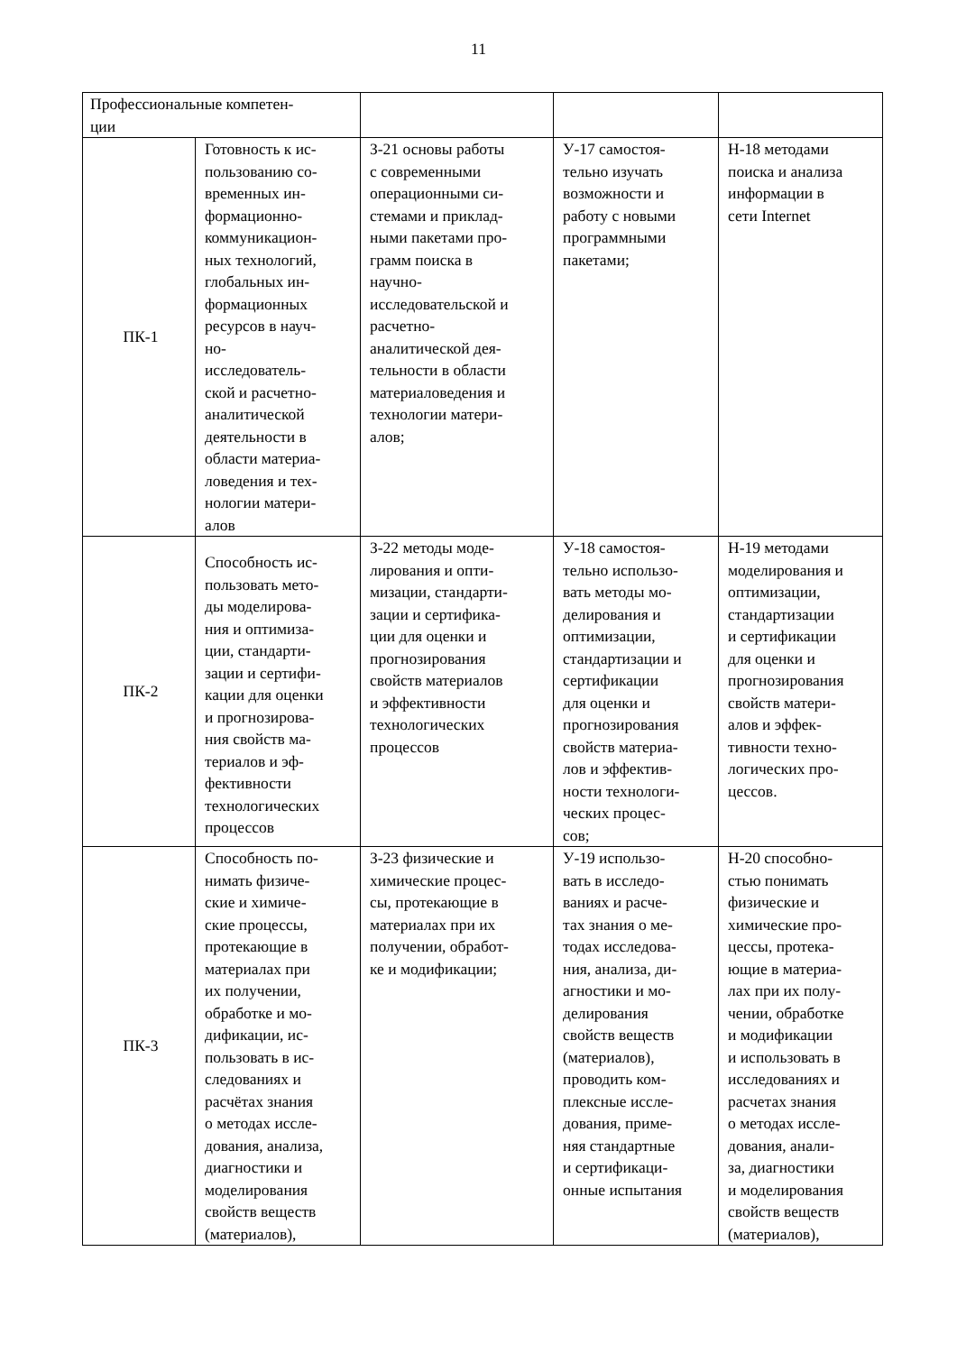11
| Профессиональные компетен- ции | | | | |
| ПК-1 | Готовность к ис- пользованию со- временных ин- формационно- коммуникацион- ных технологий, глобальных ин- формационных ресурсов в науч- но- исследователь- ской и расчетно- аналитической деятельности в области материа- ловедения и тех- нологии матери- алов | З-21 основы работы с современными операционными си- стемами и приклад- ными пакетами про- грамм поиска в научно- исследовательской и расчетно- аналитической дея- тельности в области материаловедения и технологии матери- алов; | У-17 самостоя- тельно изучать возможности и работу с новыми программными пакетами; | Н-18 методами поиска и анализа информации в сети Internet |
| ПК-2 | Способность ис- пользовать мето- ды моделирова- ния и оптимиза- ции, стандарти- зации и сертифи- кации для оценки и прогнозирова- ния свойств ма- териалов и эф- фективности технологических процессов | З-22 методы моде- лирования и опти- мизации, стандарти- зации и сертифика- ции для оценки и прогнозирования свойств материалов и эффективности технологических процессов | У-18 самостоя- тельно использо- вать методы мо- делирования и оптимизации, стандартизации и сертификации для оценки и прогнозирования свойств материа- лов и эффектив- ности технологи- ческих процес- сов; | Н-19 методами моделирования и оптимизации, стандартизации и сертификации для оценки и прогнозирования свойств матери- алов и эффек- тивности техно- логических про- цессов. |
| ПК-3 | Способность по- нимать физиче- ские и химиче- ские процессы, протекающие в материалах при их получении, обработке и мо- дификации, ис- пользовать в ис- следованиях и расчётах знания о методах иссле- дования, анализа, диагностики и моделирования свойств веществ (материалов), | З-23 физические и химические процес- сы, протекающие в материалах при их получении, обработ- ке и модификации; | У-19 использо- вать в исследо- ваниях и расче- тах знания о ме- тодах исследова- ния, анализа, ди- агностики и мо- делирования свойств веществ (материалов), проводить ком- плексные иссле- дования, приме- няя стандартные и сертификаци- онные испытания | Н-20 способно- стью понимать физические и химические про- цессы, протека- ющие в материа- лах при их полу- чении, обработке и модификации и использовать в исследованиях и расчетах знания о методах иссле- дования, анали- за, диагностики и моделирования свойств веществ (материалов), |